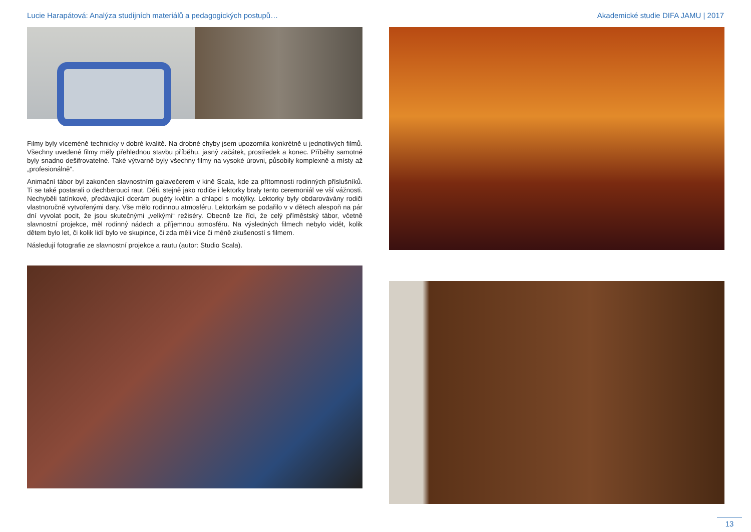Lucie Harapátová: Analýza studijních materiálů a pedagogických postupů… Akademické studie DIFA JAMU | 2017
Filmy byly víceméně technicky v dobré kvalitě. Na drobné chyby jsem upozornila konkrétně u jednotlivých filmů. Všechny uvedené filmy měly přehlednou stavbu příběhu, jasný začátek, prostředek a konec. Příběhy samotné byly snadno dešifrovatelné. Také výtvarně byly všechny filmy na vysoké úrovni, působily komplexně a místy až „profesionálně“.
Animační tábor byl zakončen slavnostním galavečerem v kině Scala, kde za přítomnosti rodinných příslušníků. Ti se také postarali o dechberoucí raut. Děti, stejně jako rodiče i lektorky braly tento ceremoniál ve vší vážnosti. Nechyběli tatínkové, předávající dcerám pugéty květin a chlapci s motýlky. Lektorky byly obdarovávány rodiči vlastnoručně vytvořenými dary. Vše mělo rodinnou atmosféru. Lektorkám se podařilo v v dětech alespoň na pár dní vyvolat pocit, že jsou skutečnými „velkými“ režiséry. Obecně lze říci, že celý příměstský tábor, včetně slavnostní projekce, měl rodinný nádech a příjemnou atmosféru. Na výsledných filmech nebylo vidět, kolik dětem bylo let, či kolik lidí bylo ve skupince, či zda měli více či méně zkušeností s filmem.
Následují fotografie ze slavnostní projekce a rautu (autor: Studio Scala).
13